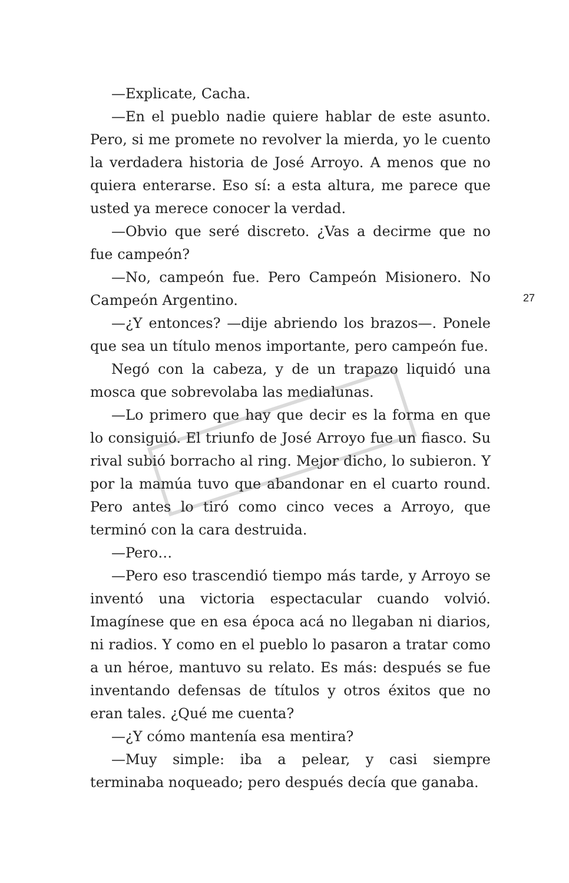—Explicate, Cacha.
—En el pueblo nadie quiere hablar de este asunto. Pero, si me promete no revolver la mierda, yo le cuento la verdadera historia de José Arroyo. A menos que no quiera enterarse. Eso sí: a esta altura, me parece que usted ya merece conocer la verdad.
—Obvio que seré discreto. ¿Vas a decirme que no fue campeón?
—No, campeón fue. Pero Campeón Misionero. No Campeón Argentino.
—¿Y entonces? —dije abriendo los brazos—. Ponele que sea un título menos importante, pero campeón fue.
Negó con la cabeza, y de un trapazo liquidó una mosca que sobrevolaba las medialunas.
—Lo primero que hay que decir es la forma en que lo consiguió. El triunfo de José Arroyo fue un fiasco. Su rival subió borracho al ring. Mejor dicho, lo subieron. Y por la mamúa tuvo que abandonar en el cuarto round. Pero antes lo tiró como cinco veces a Arroyo, que terminó con la cara destruida.
—Pero…
—Pero eso trascendió tiempo más tarde, y Arroyo se inventó una victoria espectacular cuando volvió. Imagínese que en esa época acá no llegaban ni diarios, ni radios. Y como en el pueblo lo pasaron a tratar como a un héroe, mantuvo su relato. Es más: después se fue inventando defensas de títulos y otros éxitos que no eran tales. ¿Qué me cuenta?
—¿Y cómo mantenía esa mentira?
—Muy simple: iba a pelear, y casi siempre terminaba noqueado; pero después decía que ganaba.
27